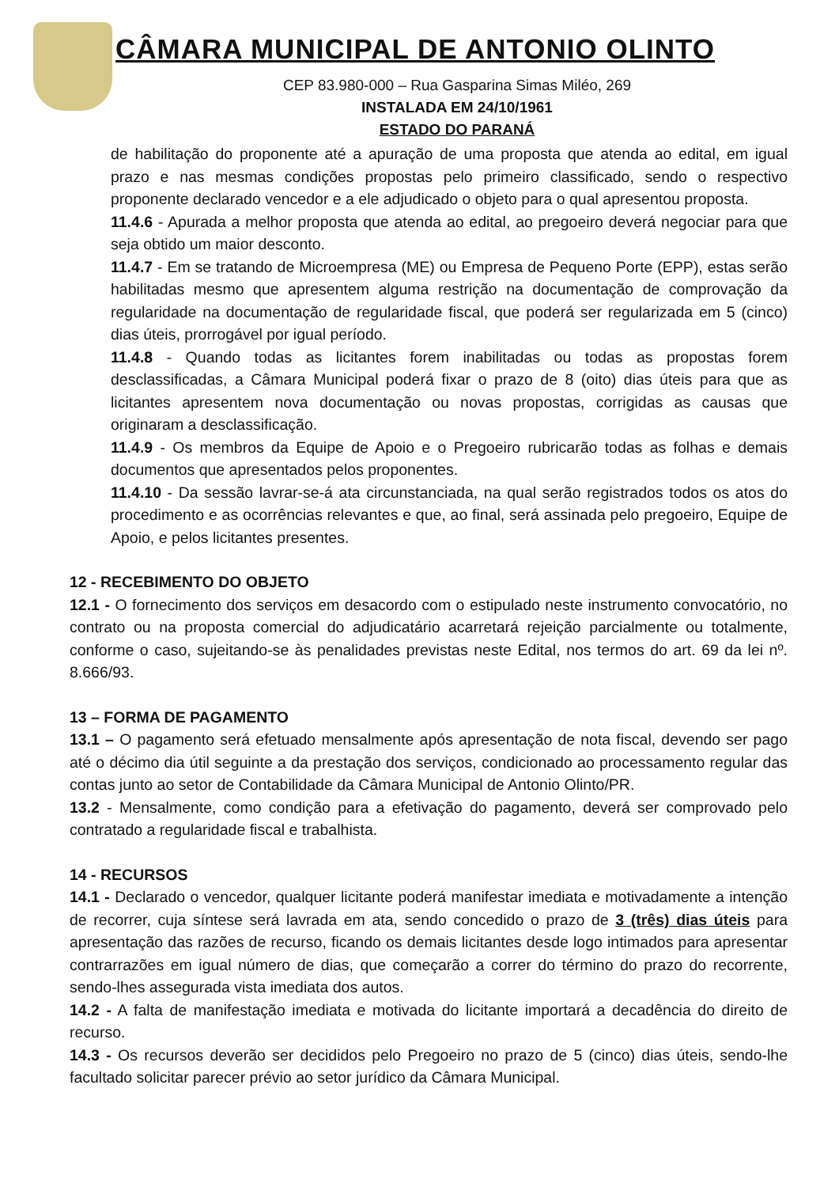CÂMARA MUNICIPAL DE ANTONIO OLINTO
CEP 83.980-000 – Rua Gasparina Simas Miléo, 269
INSTALADA EM 24/10/1961
ESTADO DO PARANÁ
de habilitação do proponente até a apuração de uma proposta que atenda ao edital, em igual prazo e nas mesmas condições propostas pelo primeiro classificado, sendo o respectivo proponente declarado vencedor e a ele adjudicado o objeto para o qual apresentou proposta.
11.4.6 - Apurada a melhor proposta que atenda ao edital, ao pregoeiro deverá negociar para que seja obtido um maior desconto.
11.4.7 - Em se tratando de Microempresa (ME) ou Empresa de Pequeno Porte (EPP), estas serão habilitadas mesmo que apresentem alguma restrição na documentação de comprovação da regularidade na documentação de regularidade fiscal, que poderá ser regularizada em 5 (cinco) dias úteis, prorrogável por igual período.
11.4.8 - Quando todas as licitantes forem inabilitadas ou todas as propostas forem desclassificadas, a Câmara Municipal poderá fixar o prazo de 8 (oito) dias úteis para que as licitantes apresentem nova documentação ou novas propostas, corrigidas as causas que originaram a desclassificação.
11.4.9 - Os membros da Equipe de Apoio e o Pregoeiro rubricarão todas as folhas e demais documentos que apresentados pelos proponentes.
11.4.10 - Da sessão lavrar-se-á ata circunstanciada, na qual serão registrados todos os atos do procedimento e as ocorrências relevantes e que, ao final, será assinada pelo pregoeiro, Equipe de Apoio, e pelos licitantes presentes.
12 - RECEBIMENTO DO OBJETO
12.1 - O fornecimento dos serviços em desacordo com o estipulado neste instrumento convocatório, no contrato ou na proposta comercial do adjudicatário acarretará rejeição parcialmente ou totalmente, conforme o caso, sujeitando-se às penalidades previstas neste Edital, nos termos do art. 69 da lei nº. 8.666/93.
13 – FORMA DE PAGAMENTO
13.1 – O pagamento será efetuado mensalmente após apresentação de nota fiscal, devendo ser pago até o décimo dia útil seguinte a da prestação dos serviços, condicionado ao processamento regular das contas junto ao setor de Contabilidade da Câmara Municipal de Antonio Olinto/PR.
13.2 - Mensalmente, como condição para a efetivação do pagamento, deverá ser comprovado pelo contratado a regularidade fiscal e trabalhista.
14 - RECURSOS
14.1 - Declarado o vencedor, qualquer licitante poderá manifestar imediata e motivadamente a intenção de recorrer, cuja síntese será lavrada em ata, sendo concedido o prazo de 3 (três) dias úteis para apresentação das razões de recurso, ficando os demais licitantes desde logo intimados para apresentar contrarrazões em igual número de dias, que começarão a correr do término do prazo do recorrente, sendo-lhes assegurada vista imediata dos autos.
14.2 - A falta de manifestação imediata e motivada do licitante importará a decadência do direito de recurso.
14.3 - Os recursos deverão ser decididos pelo Pregoeiro no prazo de 5 (cinco) dias úteis, sendo-lhe facultado solicitar parecer prévio ao setor jurídico da Câmara Municipal.